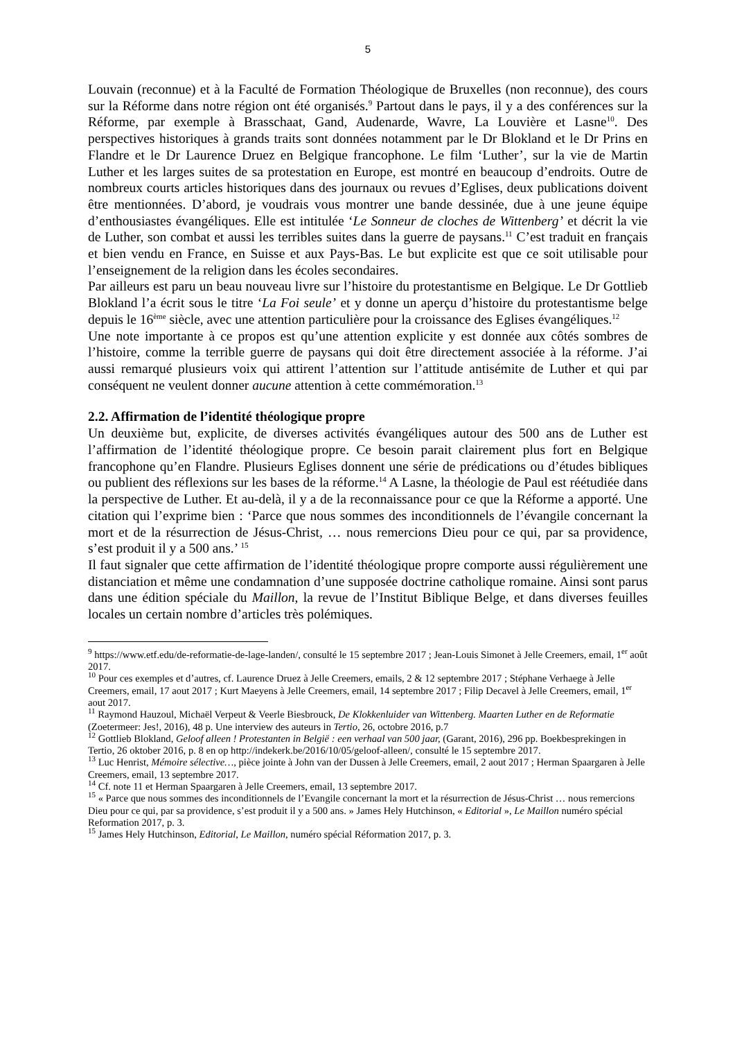5
Louvain (reconnue) et à la Faculté de Formation Théologique de Bruxelles (non reconnue), des cours sur la Réforme dans notre région ont été organisés.<sup>9</sup> Partout dans le pays, il y a des conférences sur la Réforme, par exemple à Brasschaat, Gand, Audenarde, Wavre, La Louvière et Lasne<sup>10</sup>. Des perspectives historiques à grands traits sont données notamment par le Dr Blokland et le Dr Prins en Flandre et le Dr Laurence Druez en Belgique francophone. Le film ‘Luther’, sur la vie de Martin Luther et les larges suites de sa protestation en Europe, est montré en beaucoup d’endroits. Outre de nombreux courts articles historiques dans des journaux ou revues d’Eglises, deux publications doivent être mentionnées. D’abord, je voudrais vous montrer une bande dessinée, due à une jeune équipe d’enthousiastes évangéliques. Elle est intitulée ‘Le Sonneur de cloches de Wittenberg’ et décrit la vie de Luther, son combat et aussi les terribles suites dans la guerre de paysans.<sup>11</sup> C’est traduit en français et bien vendu en France, en Suisse et aux Pays-Bas. Le but explicite est que ce soit utilisable pour l’enseignement de la religion dans les écoles secondaires.
Par ailleurs est paru un beau nouveau livre sur l’histoire du protestantisme en Belgique. Le Dr Gottlieb Blokland l’a écrit sous le titre ‘La Foi seule’ et y donne un aperçu d’histoire du protestantisme belge depuis le 16<sup>ème</sup> siècle, avec une attention particulière pour la croissance des Eglises évangéliques.<sup>12</sup>
Une note importante à ce propos est qu’une attention explicite y est donnée aux côtés sombres de l’histoire, comme la terrible guerre de paysans qui doit être directement associée à la réforme. J’ai aussi remarqué plusieurs voix qui attirent l’attention sur l’attitude antisémite de Luther et qui par conséquent ne veulent donner aucune attention à cette commémoration.<sup>13</sup>
2.2. Affirmation de l’identité théologique propre
Un deuxième but, explicite, de diverses activités évangéliques autour des 500 ans de Luther est l’affirmation de l’identité théologique propre. Ce besoin parait clairement plus fort en Belgique francophone qu’en Flandre. Plusieurs Eglises donnent une série de prédications ou d’études bibliques ou publient des réflexions sur les bases de la réforme.<sup>14</sup> A Lasne, la théologie de Paul est réétudiée dans la perspective de Luther. Et au-delà, il y a de la reconnaissance pour ce que la Réforme a apporté. Une citation qui l’exprime bien : ‘Parce que nous sommes des inconditionnels de l’évangile concernant la mort et de la résurrection de Jésus-Christ, … nous remercions Dieu pour ce qui, par sa providence, s’est produit il y a 500 ans.’ <sup>15</sup>
Il faut signaler que cette affirmation de l’identité théologique propre comporte aussi régulièrement une distanciation et même une condamnation d’une supposée doctrine catholique romaine. Ainsi sont parus dans une édition spéciale du Maillon, la revue de l’Institut Biblique Belge, et dans diverses feuilles locales un certain nombre d’articles très polémiques.
<sup>9</sup> https://www.etf.edu/de-reformatie-de-lage-landen/, consulté le 15 septembre 2017 ; Jean-Louis Simonet à Jelle Creemers, email, 1<sup>er</sup> août 2017.
<sup>10</sup> Pour ces exemples et d’autres, cf. Laurence Druez à Jelle Creemers, emails, 2 & 12 septembre 2017 ; Stéphane Verhaege à Jelle Creemers, email, 17 aout 2017 ; Kurt Maeyens à Jelle Creemers, email, 14 septembre 2017 ; Filip Decavel à Jelle Creemers, email, 1<sup>er</sup> aout 2017.
<sup>11</sup> Raymond Hauzoul, Michaël Verpeut & Veerle Biesbrouck, De Klokkenluider van Wittenberg. Maarten Luther en de Reformatie (Zoetermeer: Jes!, 2016), 48 p. Une interview des auteurs in Tertio, 26, octobre 2016, p.7
<sup>12</sup> Gottlieb Blokland, Geloof alleen ! Protestanten in België : een verhaal van 500 jaar, (Garant, 2016), 296 pp. Boekbesprekingen in Tertio, 26 oktober 2016, p. 8 en op http://indekerk.be/2016/10/05/geloof-alleen/, consulté le 15 septembre 2017.
<sup>13</sup> Luc Henrist, Mémoire sélective…, pièce jointe à John van der Dussen à Jelle Creemers, email, 2 aout 2017 ; Herman Spaargaren à Jelle Creemers, email, 13 septembre 2017.
<sup>14</sup> Cf. note 11 et Herman Spaargaren à Jelle Creemers, email, 13 septembre 2017.
<sup>15</sup> « Parce que nous sommes des inconditionnels de l’Evangile concernant la mort et la résurrection de Jésus-Christ … nous remercions Dieu pour ce qui, par sa providence, s’est produit il y a 500 ans. » James Hely Hutchinson, « Editorial », Le Maillon numéro spécial Reformation 2017, p. 3.
<sup>15</sup> James Hely Hutchinson, Editorial, Le Maillon, numéro spécial Réformation 2017, p. 3.